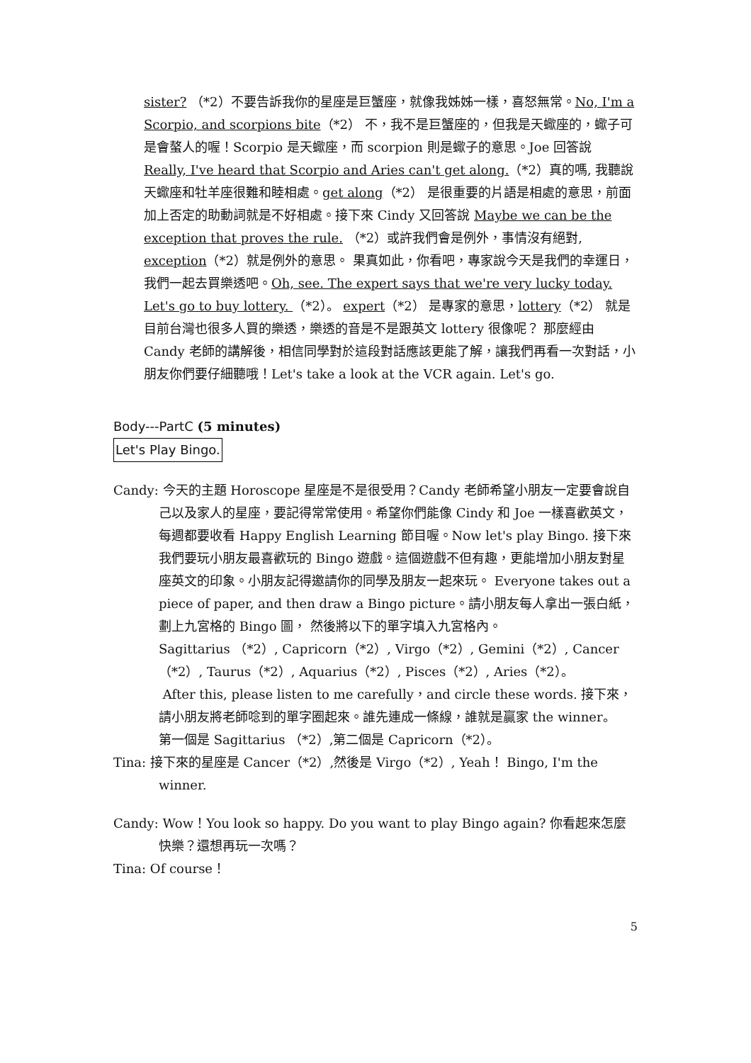sister? （*2）不要告訴我你的星座是巨蟹座，就像我姊姊一樣，喜怒無常。No, I'm a Scorpio, and scorpions bite（*2） 不，我不是巨蟹座的，但我是天蠍座的，蠍子可是會螯人的喔！Scorpio 是天蠍座，而 scorpion 則是蠍子的意思。Joe 回答說 Really, I've heard that Scorpio and Aries can't get along.（*2）真的嗎, 我聽說天蠍座和牡羊座很難和睦相處。get along（*2） 是很重要的片語是相處的意思，前面加上否定的助動詞就是不好相處。接下來 Cindy 又回答說 Maybe we can be the exception that proves the rule. （*2）或許我們會是例外，事情沒有絕對, exception（*2）就是例外的意思。 果真如此，你看吧，專家說今天是我們的幸運日，我們一起去買樂透吧。Oh, see. The expert says that we're very lucky today. Let's go to buy lottery. （*2）。 expert（*2） 是專家的意思，lottery（*2） 就是目前台灣也很多人買的樂透，樂透的音是不是跟英文 lottery 很像呢？ 那麼經由 Candy 老師的講解後，相信同學對於這段對話應該更能了解，讓我們再看一次對話，小朋友你們要仔細聽哦！Let's take a look at the VCR again. Let's go.
Body---PartC (5 minutes)
Let's Play Bingo.
Candy: 今天的主題 Horoscope 星座是不是很受用？Candy 老師希望小朋友一定要會說自己以及家人的星座，要記得常常使用。希望你們能像 Cindy 和 Joe 一樣喜歡英文，每週都要收看 Happy English Learning 節目喔。Now let's play Bingo. 接下來我們要玩小朋友最喜歡玩的 Bingo 遊戲。這個遊戲不但有趣，更能增加小朋友對星座英文的印象。小朋友記得邀請你的同學及朋友一起來玩。 Everyone takes out a piece of paper, and then draw a Bingo picture。請小朋友每人拿出一張白紙，劃上九宮格的 Bingo 圖， 然後將以下的單字填入九宮格內。
Sagittarius （*2）, Capricorn（*2）, Virgo（*2）, Gemini（*2）, Cancer（*2）, Taurus（*2）, Aquarius（*2）, Pisces（*2）, Aries（*2）。
After this, please listen to me carefully，and circle these words. 接下來，請小朋友將老師唸到的單字圈起來。誰先連成一條線，誰就是贏家 the winner。
第一個是 Sagittarius （*2）,第二個是 Capricorn（*2）。
Tina: 接下來的星座是 Cancer（*2）,然後是 Virgo（*2）, Yeah！ Bingo, I'm the winner.
Candy: Wow！You look so happy. Do you want to play Bingo again? 你看起來怎麼快樂？還想再玩一次嗎？
Tina: Of course！
5